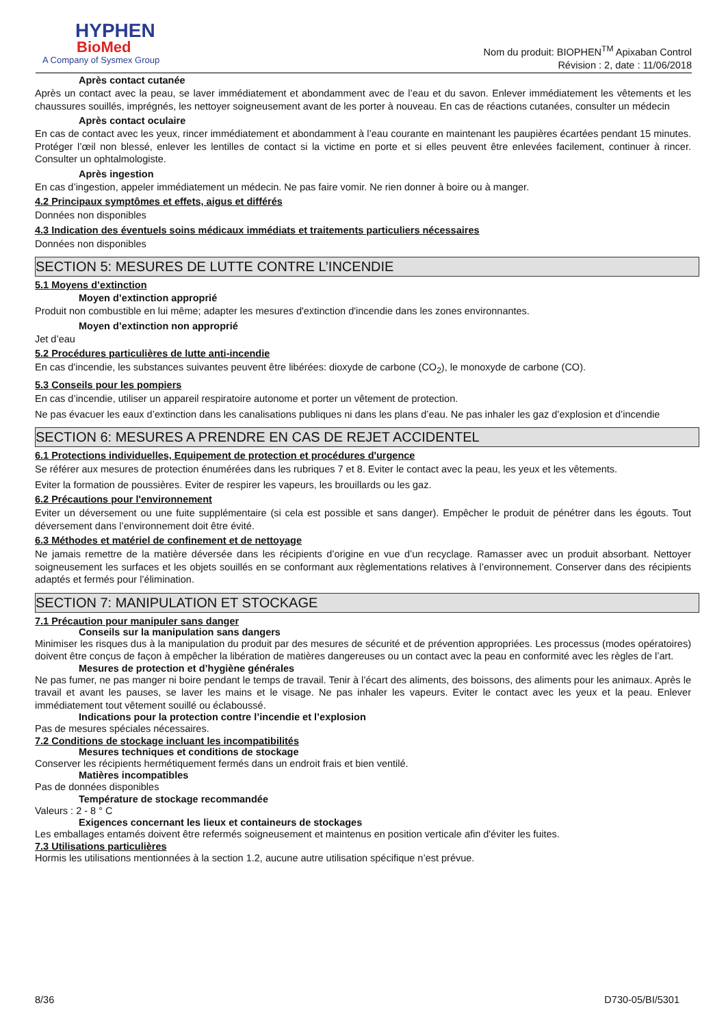HYPHEN
BioMed
A Company of Sysmex Group
Nom du produit: BIOPHEN<sup>TM</sup> Apixaban Control
Révision : 2, date : 11/06/2018
Après contact cutanée
Après un contact avec la peau, se laver immédiatement et abondamment avec de l’eau et du savon. Enlever immédiatement les vêtements et les chaussures souillés, imprégnés, les nettoyer soigneusement avant de les porter à nouveau. En cas de réactions cutanées, consulter un médecin
Après contact oculaire
En cas de contact avec les yeux, rincer immédiatement et abondamment à l’eau courante en maintenant les paupières écartées pendant 15 minutes. Protéger l’œil non blessé, enlever les lentilles de contact si la victime en porte et si elles peuvent être enlevées facilement, continuer à rincer. Consulter un ophtalmologiste.
Après ingestion
En cas d’ingestion, appeler immédiatement un médecin. Ne pas faire vomir. Ne rien donner à boire ou à manger.
4.2 Principaux symptômes et effets, aigus et différés
Données non disponibles
4.3 Indication des éventuels soins médicaux immédiats et traitements particuliers nécessaires
Données non disponibles
SECTION 5: MESURES DE LUTTE CONTRE L’INCENDIE
5.1 Moyens d’extinction
Moyen d’extinction approprié
Produit non combustible en lui même; adapter les mesures d'extinction d'incendie dans les zones environnantes.
Moyen d’extinction non approprié
Jet d’eau
5.2 Procédures particulières de lutte anti-incendie
En cas d'incendie, les substances suivantes peuvent être libérées: dioxyde de carbone (CO<sub>2</sub>), le monoxyde de carbone (CO).
5.3 Conseils pour les pompiers
En cas d’incendie, utiliser un appareil respiratoire autonome et porter un vêtement de protection.
Ne pas évacuer les eaux d’extinction dans les canalisations publiques ni dans les plans d’eau. Ne pas inhaler les gaz d’explosion et d’incendie
SECTION 6: MESURES A PRENDRE EN CAS DE REJET ACCIDENTEL
6.1 Protections individuelles, Equipement de protection et procédures d'urgence
Se référer aux mesures de protection énumérées dans les rubriques 7 et 8. Eviter le contact avec la peau, les yeux et les vêtements.
Eviter la formation de poussières. Eviter de respirer les vapeurs, les brouillards ou les gaz.
6.2 Précautions pour l'environnement
Eviter un déversement ou une fuite supplémentaire (si cela est possible et sans danger). Empêcher le produit de pénétrer dans les égouts. Tout déversement dans l’environnement doit être évité.
6.3 Méthodes et matériel de confinement et de nettoyage
Ne jamais remettre de la matière déversée dans les récipients d’origine en vue d’un recyclage. Ramasser avec un produit absorbant. Nettoyer soigneusement les surfaces et les objets souillés en se conformant aux règlementations relatives à l’environnement. Conserver dans des récipients adaptés et fermés pour l’élimination.
SECTION 7: MANIPULATION ET STOCKAGE
7.1 Précaution pour manipuler sans danger
Conseils sur la manipulation sans dangers
Minimiser les risques dus à la manipulation du produit par des mesures de sécurité et de prévention appropriées. Les processus (modes opératoires) doivent être conçus de façon à empêcher la libération de matières dangereuses ou un contact avec la peau en conformité avec les règles de l’art.
Mesures de protection et d’hygiène générales
Ne pas fumer, ne pas manger ni boire pendant le temps de travail. Tenir à l’écart des aliments, des boissons, des aliments pour les animaux. Après le travail et avant les pauses, se laver les mains et le visage. Ne pas inhaler les vapeurs. Eviter le contact avec les yeux et la peau. Enlever immédiatement tout vêtement souillé ou éclaboussé.
Indications pour la protection contre l’incendie et l’explosion
Pas de mesures spéciales nécessaires.
7.2 Conditions de stockage incluant les incompatibilités
Mesures techniques et conditions de stockage
Conserver les récipients hermétiquement fermés dans un endroit frais et bien ventilé.
Matières incompatibles
Pas de données disponibles
Température de stockage recommandée
Valeurs : 2 - 8 ° C
Exigences concernant les lieux et containeurs de stockages
Les emballages entamés doivent être refermés soigneusement et maintenus en position verticale afin d'éviter les fuites.
7.3 Utilisations particulières
Hormis les utilisations mentionnées à la section 1.2, aucune autre utilisation spécifique n’est prévue.
8/36 D730-05/BI/5301